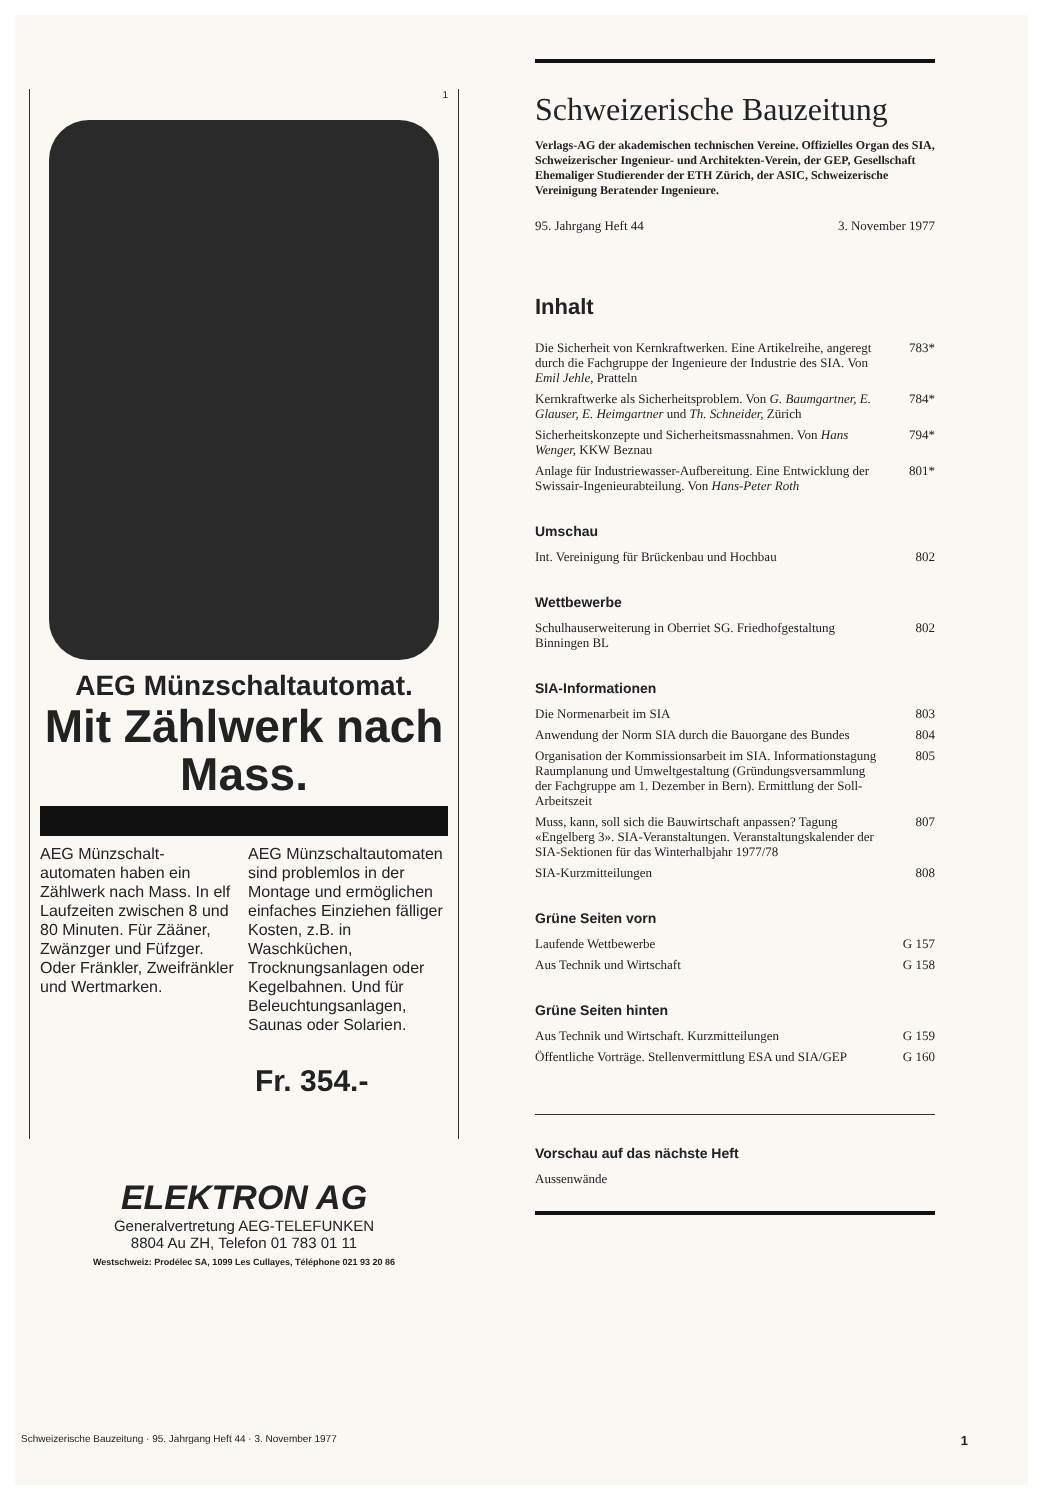1
AEG Münzschaltautomat.
Mit Zählwerk nach Mass.
AEG Münzschalt-automaten haben ein Zählwerk nach Mass. In elf Laufzeiten zwischen 8 und 80 Minuten. Für Zääner, Zwänzger und Füfzger. Oder Fränkler, Zweifränkler und Wertmarken.
AEG Münzschaltautomaten sind problemlos in der Montage und ermöglichen einfaches Einziehen fälliger Kosten, z.B. in Waschküchen, Trocknungsanlagen oder Kegelbahnen. Und für Beleuchtungsanlagen, Saunas oder Solarien.
Fr. 354.-
ELEKTRON AG
Generalvertretung AEG-TELEFUNKEN
8804 Au ZH, Telefon 01 783 01 11
Westschweiz: Prodélec SA, 1099 Les Cullayes, Téléphone 021 93 20 86
Schweizerische Bauzeitung
Verlags-AG der akademischen technischen Vereine. Offizielles Organ des SIA, Schweizerischer Ingenieur- und Architekten-Verein, der GEP, Gesellschaft Ehemaliger Studierender der ETH Zürich, der ASIC, Schweizerische Vereinigung Beratender Ingenieure.
95. Jahrgang Heft 44 3. November 1977
Inhalt
Die Sicherheit von Kernkraftwerken. Eine Artikelreihe, angeregt durch die Fachgruppe der Ingenieure der Industrie des SIA. Von Emil Jehle, Pratteln 783*
Kernkraftwerke als Sicherheitsproblem. Von G. Baumgartner, E. Glauser, E. Heimgartner und Th. Schneider, Zürich 784*
Sicherheitskonzepte und Sicherheitsmassnahmen. Von Hans Wenger, KKW Beznau 794*
Anlage für Industriewasser-Aufbereitung. Eine Entwicklung der Swissair-Ingenieurabteilung. Von Hans-Peter Roth 801*
Umschau
Int. Vereinigung für Brückenbau und Hochbau 802
Wettbewerbe
Schulhauserweiterung in Oberriet SG. Friedhofgestaltung Binningen BL 802
SIA-Informationen
Die Normenarbeit im SIA 803
Anwendung der Norm SIA durch die Bauorgane des Bundes 804
Organisation der Kommissionsarbeit im SIA. Informationstagung Raumplanung und Umweltgestaltung (Gründungsversammlung der Fachgruppe am 1. Dezember in Bern). Ermittlung der Soll-Arbeitszeit 805
Muss, kann, soll sich die Bauwirtschaft anpassen? Tagung «Engelberg 3». SIA-Veranstaltungen. Veranstaltungskalender der SIA-Sektionen für das Winterhalbjahr 1977/78 807
SIA-Kurzmitteilungen 808
Grüne Seiten vorn
Laufende Wettbewerbe G 157
Aus Technik und Wirtschaft G 158
Grüne Seiten hinten
Aus Technik und Wirtschaft. Kurzmitteilungen G 159
Öffentliche Vorträge. Stellenvermittlung ESA und SIA/GEP G 160
Vorschau auf das nächste Heft
Aussenwände
Schweizerische Bauzeitung · 95. Jahrgang Heft 44 · 3. November 1977 1